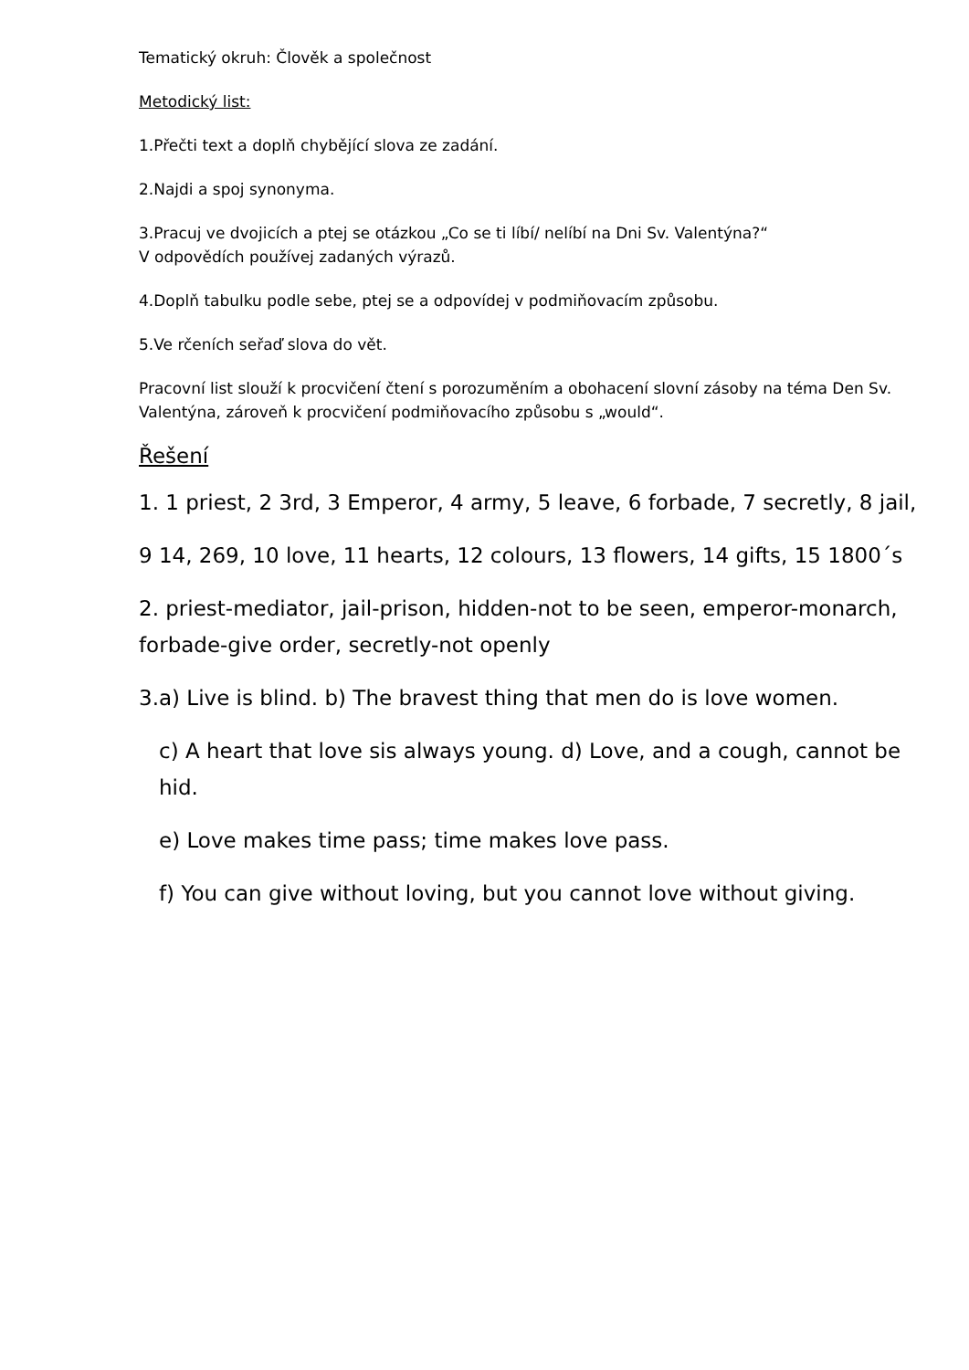Tematický okruh: Člověk a společnost
Metodický list:
1.Přečti text a doplň chybějící slova ze zadání.
2.Najdi a spoj synonyma.
3.Pracuj ve dvojicích a ptej se otázkou „Co se ti líbí/ nelíbí na Dni Sv. Valentýna?“
V odpovědích používej zadaných výrazů.
4.Doplň tabulku podle sebe, ptej se a odpovídej v podmiňovacím způsobu.
5.Ve rčeních seřaď slova do vět.
Pracovní list slouží k procvičení čtení s porozuměním a obohacení slovní zásoby na téma Den Sv. Valentýna, zároveň k procvičení podmiňovacího způsobu s „would“.
Řešení
1. 1 priest, 2 3rd, 3 Emperor, 4 army, 5 leave, 6 forbade, 7 secretly, 8 jail,
9 14, 269, 10 love, 11 hearts, 12 colours, 13 flowers, 14 gifts, 15 1800´s
2. priest-mediator, jail-prison, hidden-not to be seen, emperor-monarch, forbade-give order, secretly-not openly
3.a) Live is blind. b) The bravest thing that men do is love women.
c) A heart that love sis always young. d) Love, and a cough, cannot be hid.
e) Love makes time pass; time makes love pass.
f) You can give without loving, but you cannot love without giving.